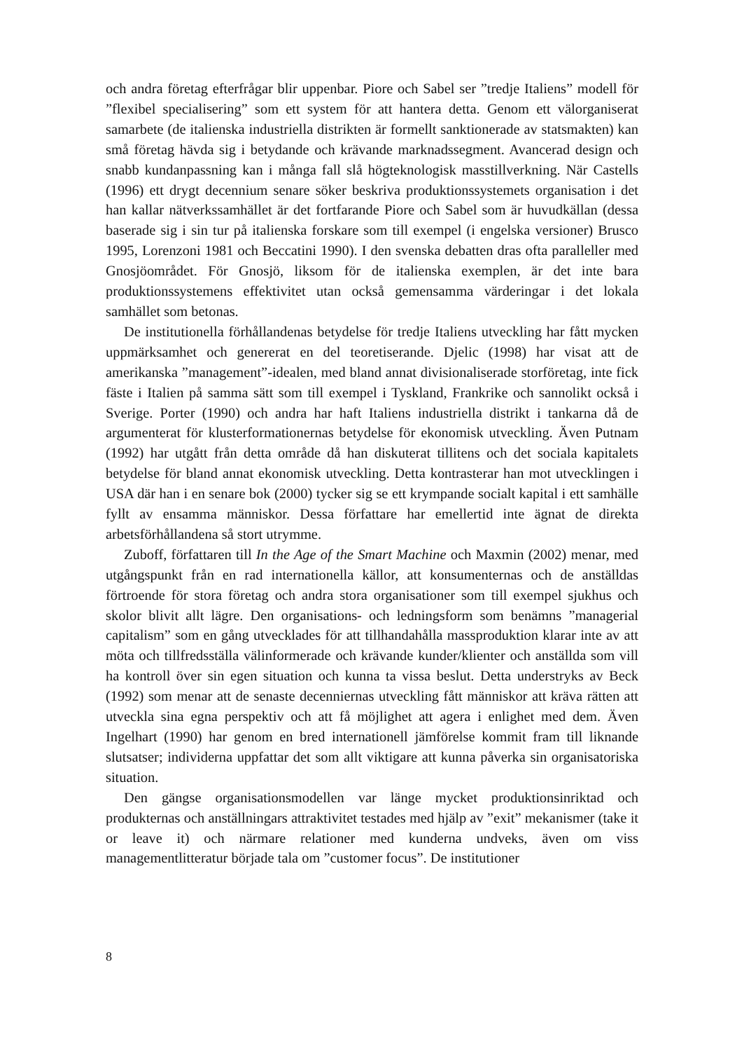och andra företag efterfrågar blir uppenbar. Piore och Sabel ser ”tredje Italiens” modell för ”flexibel specialisering” som ett system för att hantera detta. Genom ett välorganiserat samarbete (de italienska industriella distrikten är formellt sanktionerade av statsmakten) kan små företag hävda sig i betydande och krävande marknadssegment. Avancerad design och snabb kundanpassning kan i många fall slå högteknologisk masstillverkning. När Castells (1996) ett drygt decennium senare söker beskriva produktionssystemets organisation i det han kallar nätverkssamhället är det fortfarande Piore och Sabel som är huvudkällan (dessa baserade sig i sin tur på italienska forskare som till exempel (i engelska versioner) Brusco 1995, Lorenzoni 1981 och Beccatini 1990). I den svenska debatten dras ofta paralleller med Gnosjöområdet. För Gnosjö, liksom för de italienska exemplen, är det inte bara produktionssystemens effektivitet utan också gemensamma värderingar i det lokala samhället som betonas.
De institutionella förhållandenas betydelse för tredje Italiens utveckling har fått mycken uppmärksamhet och genererat en del teoretiserande. Djelic (1998) har visat att de amerikanska ”management”-idealen, med bland annat divisionaliserade storföretag, inte fick fäste i Italien på samma sätt som till exempel i Tyskland, Frankrike och sannolikt också i Sverige. Porter (1990) och andra har haft Italiens industriella distrikt i tankarna då de argumenterat för klusterformationernas betydelse för ekonomisk utveckling. Även Putnam (1992) har utgått från detta område då han diskuterat tillitens och det sociala kapitalets betydelse för bland annat ekonomisk utveckling. Detta kontrasterar han mot utvecklingen i USA där han i en senare bok (2000) tycker sig se ett krympande socialt kapital i ett samhälle fyllt av ensamma människor. Dessa författare har emellertid inte ägnat de direkta arbetsförhållandena så stort utrymme.
Zuboff, författaren till In the Age of the Smart Machine och Maxmin (2002) menar, med utgångspunkt från en rad internationella källor, att konsumenternas och de anställdas förtroende för stora företag och andra stora organisationer som till exempel sjukhus och skolor blivit allt lägre. Den organisations- och ledningsform som benämns ”managerial capitalism” som en gång utvecklades för att tillhandahålla massproduktion klarar inte av att möta och tillfredsställa välinformerade och krävande kunder/klienter och anställda som vill ha kontroll över sin egen situation och kunna ta vissa beslut. Detta understryks av Beck (1992) som menar att de senaste decenniernas utveckling fått människor att kräva rätten att utveckla sina egna perspektiv och att få möjlighet att agera i enlighet med dem. Även Ingelhart (1990) har genom en bred internationell jämförelse kommit fram till liknande slutsatser; individerna uppfattar det som allt viktigare att kunna påverka sin organisatoriska situation.
Den gängse organisationsmodellen var länge mycket produktionsinriktad och produkternas och anställningars attraktivitet testades med hjälp av ”exit” mekanismer (take it or leave it) och närmare relationer med kunderna undveks, även om viss managementlitteratur började tala om ”customer focus”. De institutioner
8